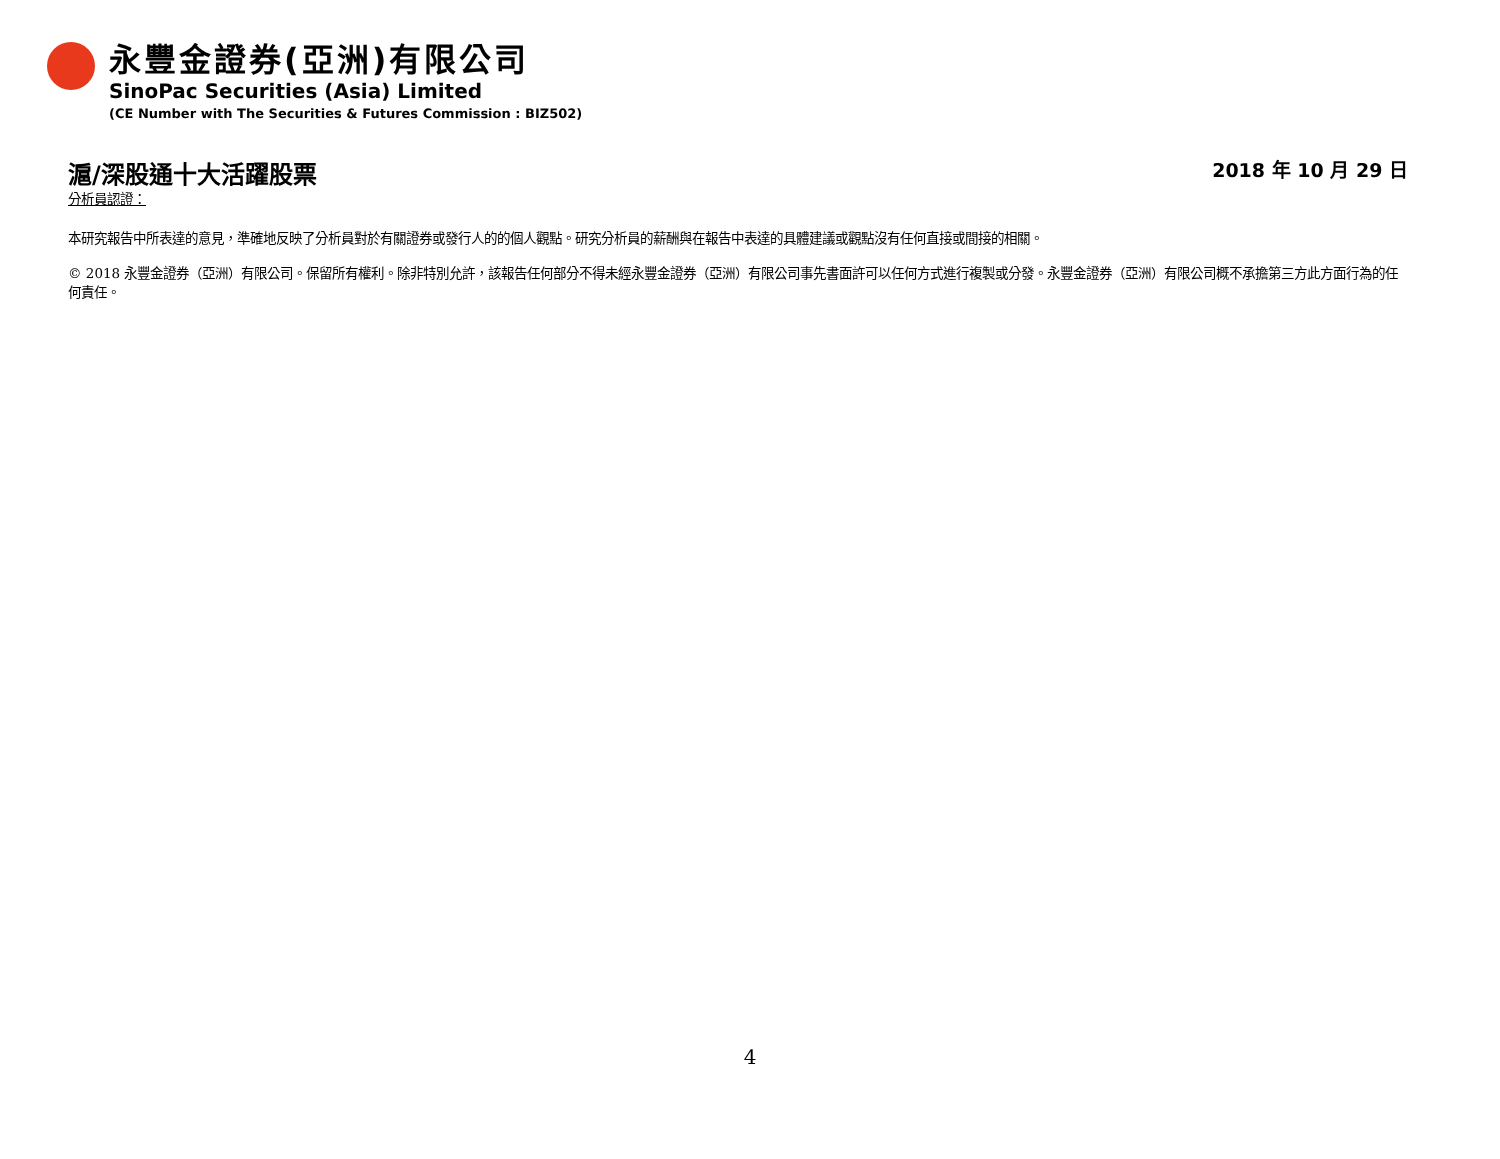永豐金證券(亞洲)有限公司
SinoPac Securities (Asia) Limited
(CE Number with The Securities & Futures Commission : BIZ502)
滬/深股通十大活躍股票 2018 年 10 月 29 日
分析員認證：
本研究報告中所表達的意見，準確地反映了分析員對於有關證券或發行人的的個人觀點。研究分析員的薪酬與在報告中表達的具體建議或觀點沒有任何直接或間接的相關。
© 2018 永豐金證券（亞洲）有限公司。保留所有權利。除非特別允許，該報告任何部分不得未經永豐金證券（亞洲）有限公司事先書面許可以任何方式進行複製或分發。永豐金證券（亞洲）有限公司概不承擔第三方此方面行為的任何責任。
4